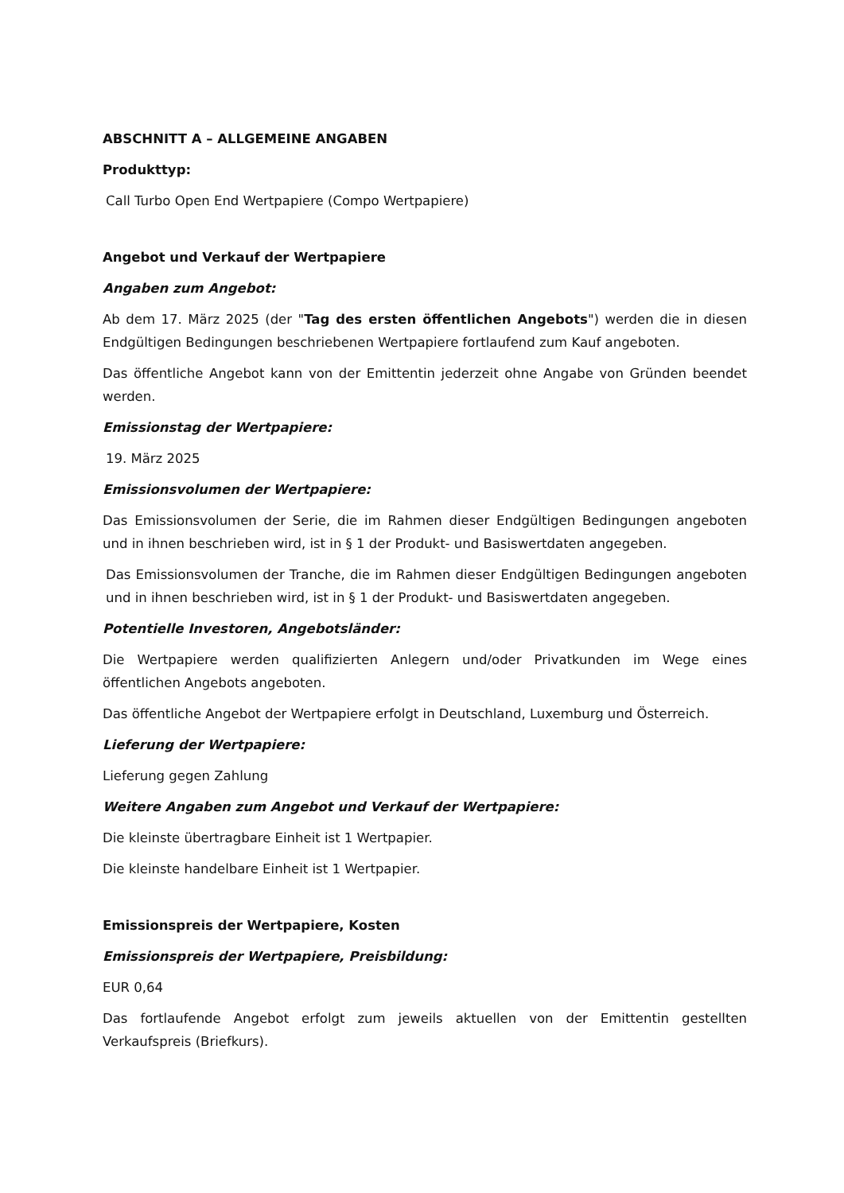ABSCHNITT A – ALLGEMEINE ANGABEN
Produkttyp:
Call Turbo Open End Wertpapiere (Compo Wertpapiere)
Angebot und Verkauf der Wertpapiere
Angaben zum Angebot:
Ab dem 17. März 2025 (der "Tag des ersten öffentlichen Angebots") werden die in diesen Endgültigen Bedingungen beschriebenen Wertpapiere fortlaufend zum Kauf angeboten.
Das öffentliche Angebot kann von der Emittentin jederzeit ohne Angabe von Gründen beendet werden.
Emissionstag der Wertpapiere:
19. März 2025
Emissionsvolumen der Wertpapiere:
Das Emissionsvolumen der Serie, die im Rahmen dieser Endgültigen Bedingungen angeboten und in ihnen beschrieben wird, ist in § 1 der Produkt- und Basiswertdaten angegeben.
Das Emissionsvolumen der Tranche, die im Rahmen dieser Endgültigen Bedingungen angeboten und in ihnen beschrieben wird, ist in § 1 der Produkt- und Basiswertdaten angegeben.
Potentielle Investoren, Angebotsländer:
Die Wertpapiere werden qualifizierten Anlegern und/oder Privatkunden im Wege eines öffentlichen Angebots angeboten.
Das öffentliche Angebot der Wertpapiere erfolgt in Deutschland, Luxemburg und Österreich.
Lieferung der Wertpapiere:
Lieferung gegen Zahlung
Weitere Angaben zum Angebot und Verkauf der Wertpapiere:
Die kleinste übertragbare Einheit ist 1 Wertpapier.
Die kleinste handelbare Einheit ist 1 Wertpapier.
Emissionspreis der Wertpapiere, Kosten
Emissionspreis der Wertpapiere, Preisbildung:
EUR 0,64
Das fortlaufende Angebot erfolgt zum jeweils aktuellen von der Emittentin gestellten Verkaufspreis (Briefkurs).